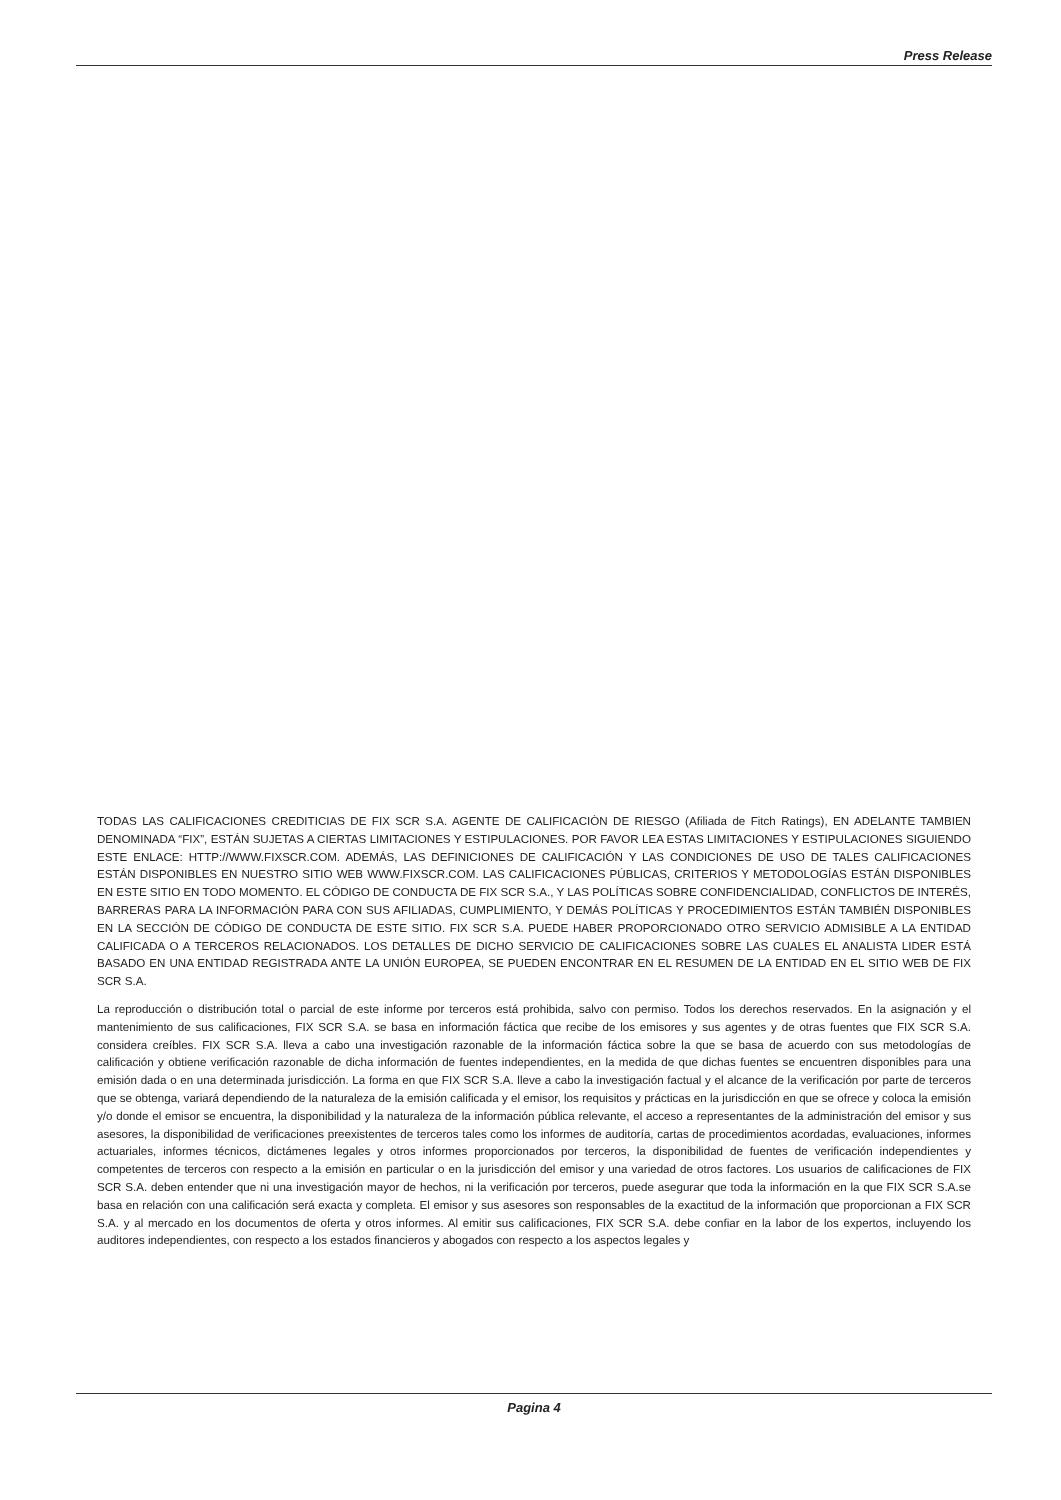Press Release
TODAS LAS CALIFICACIONES CREDITICIAS DE FIX SCR S.A. AGENTE DE CALIFICACIÒN DE RIESGO (Afiliada de Fitch Ratings), EN ADELANTE TAMBIEN DENOMINADA “FIX”, ESTÁN SUJETAS A CIERTAS LIMITACIONES Y ESTIPULACIONES. POR FAVOR LEA ESTAS LIMITACIONES Y ESTIPULACIONES SIGUIENDO ESTE ENLACE: HTTP://WWW.FIXSCR.COM. ADEMÁS, LAS DEFINICIONES DE CALIFICACIÓN Y LAS CONDICIONES DE USO DE TALES CALIFICACIONES ESTÁN DISPONIBLES EN NUESTRO SITIO WEB WWW.FIXSCR.COM. LAS CALIFICACIONES PÚBLICAS, CRITERIOS Y METODOLOGÍAS ESTÁN DISPONIBLES EN ESTE SITIO EN TODO MOMENTO. EL CÓDIGO DE CONDUCTA DE FIX SCR S.A., Y LAS POLÍTICAS SOBRE CONFIDENCIALIDAD, CONFLICTOS DE INTERÉS, BARRERAS PARA LA INFORMACIÓN PARA CON SUS AFILIADAS, CUMPLIMIENTO, Y DEMÁS POLÍTICAS Y PROCEDIMIENTOS ESTÁN TAMBIÉN DISPONIBLES EN LA SECCIÓN DE CÓDIGO DE CONDUCTA DE ESTE SITIO. FIX SCR S.A. PUEDE HABER PROPORCIONADO OTRO SERVICIO ADMISIBLE A LA ENTIDAD CALIFICADA O A TERCEROS RELACIONADOS. LOS DETALLES DE DICHO SERVICIO DE CALIFICACIONES SOBRE LAS CUALES EL ANALISTA LIDER ESTÁ BASADO EN UNA ENTIDAD REGISTRADA ANTE LA UNIÓN EUROPEA, SE PUEDEN ENCONTRAR EN EL RESUMEN DE LA ENTIDAD EN EL SITIO WEB DE FIX SCR S.A.
La reproducción o distribución total o parcial de este informe por terceros está prohibida, salvo con permiso. Todos los derechos reservados. En la asignación y el mantenimiento de sus calificaciones, FIX SCR S.A. se basa en información fáctica que recibe de los emisores y sus agentes y de otras fuentes que FIX SCR S.A. considera creíbles. FIX SCR S.A. lleva a cabo una investigación razonable de la información fáctica sobre la que se basa de acuerdo con sus metodologías de calificación y obtiene verificación razonable de dicha información de fuentes independientes, en la medida de que dichas fuentes se encuentren disponibles para una emisión dada o en una determinada jurisdicción. La forma en que FIX SCR S.A. lleve a cabo la investigación factual y el alcance de la verificación por parte de terceros que se obtenga, variará dependiendo de la naturaleza de la emisión calificada y el emisor, los requisitos y prácticas en la jurisdicción en que se ofrece y coloca la emisión y/o donde el emisor se encuentra, la disponibilidad y la naturaleza de la información pública relevante, el acceso a representantes de la administración del emisor y sus asesores, la disponibilidad de verificaciones preexistentes de terceros tales como los informes de auditoría, cartas de procedimientos acordadas, evaluaciones, informes actuariales, informes técnicos, dictámenes legales y otros informes proporcionados por terceros, la disponibilidad de fuentes de verificación independientes y competentes de terceros con respecto a la emisión en particular o en la jurisdicción del emisor y una variedad de otros factores. Los usuarios de calificaciones de FIX SCR S.A. deben entender que ni una investigación mayor de hechos, ni la verificación por terceros, puede asegurar que toda la información en la que FIX SCR S.A.se basa en relación con una calificación será exacta y completa. El emisor y sus asesores son responsables de la exactitud de la información que proporcionan a FIX SCR S.A. y al mercado en los documentos de oferta y otros informes. Al emitir sus calificaciones, FIX SCR S.A. debe confiar en la labor de los expertos, incluyendo los auditores independientes, con respecto a los estados financieros y abogados con respecto a los aspectos legales y
Pagina 4